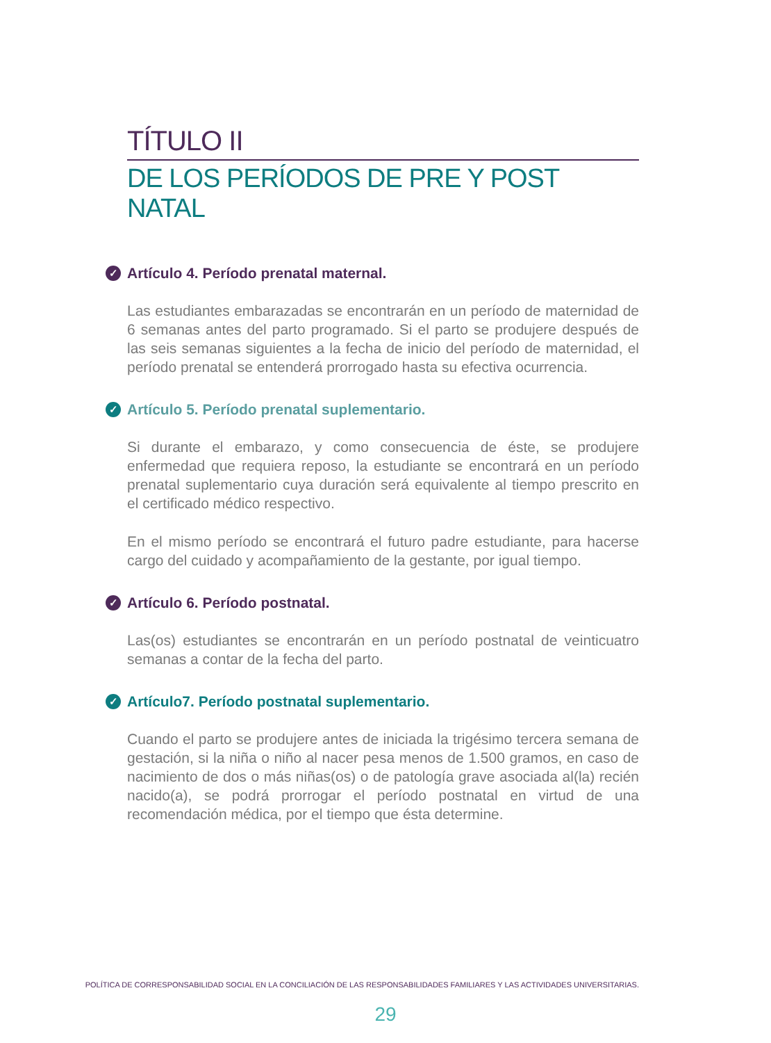TÍTULO II
DE LOS PERÍODOS DE PRE Y POST NATAL
✓ Artículo 4. Período prenatal maternal.
Las estudiantes embarazadas se encontrarán en un período de maternidad de 6 semanas antes del parto programado. Si el parto se produjere después de las seis semanas siguientes a la fecha de inicio del período de maternidad, el período prenatal se entenderá prorrogado hasta su efectiva ocurrencia.
✓ Artículo 5. Período prenatal suplementario.
Si durante el embarazo, y como consecuencia de éste, se produjere enfermedad que requiera reposo, la estudiante se encontrará en un período prenatal suplementario cuya duración será equivalente al tiempo prescrito en el certificado médico respectivo.
En el mismo período se encontrará el futuro padre estudiante, para hacerse cargo del cuidado y acompañamiento de la gestante, por igual tiempo.
✓ Artículo 6. Período postnatal.
Las(os) estudiantes se encontrarán en un período postnatal de veinticuatro semanas a contar de la fecha del parto.
✓ Artículo7. Período postnatal suplementario.
Cuando el parto se produjere antes de iniciada la trigésimo tercera semana de gestación, si la niña o niño al nacer pesa menos de 1.500 gramos, en caso de nacimiento de dos o más niñas(os) o de patología grave asociada al(la) recién nacido(a), se podrá prorrogar el período postnatal en virtud de una recomendación médica, por el tiempo que ésta determine.
POLÍTICA DE CORRESPONSABILIDAD SOCIAL EN LA CONCILIACIÓN DE LAS RESPONSABILIDADES FAMILIARES Y LAS ACTIVIDADES UNIVERSITARIAS.
29